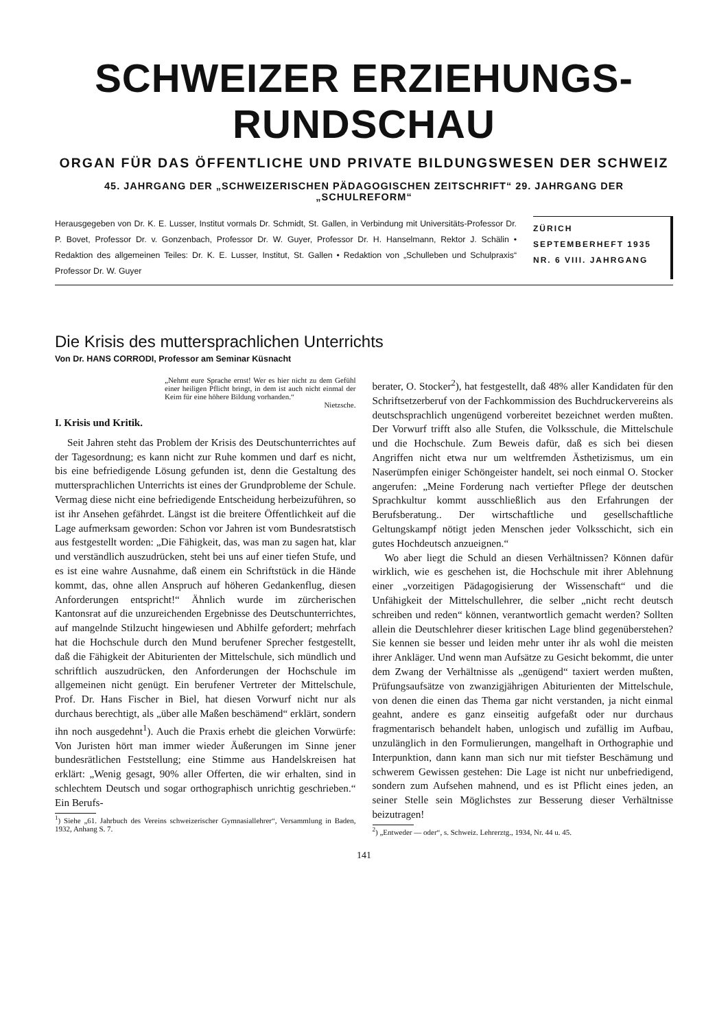SCHWEIZER ERZIEHUNGS-RUNDSCHAU
ORGAN FÜR DAS ÖFFENTLICHE UND PRIVATE BILDUNGSWESEN DER SCHWEIZ
45. JAHRGANG DER „SCHWEIZERISCHEN PÄDAGOGISCHEN ZEITSCHRIFT“ 29. JAHRGANG DER „SCHULREFORM“
Herausgegeben von Dr. K. E. Lusser, Institut vormals Dr. Schmidt, St. Gallen, in Verbindung mit Universitäts-Professor Dr. P. Bovet, Professor Dr. v. Gonzenbach, Professor Dr. W. Guyer, Professor Dr. H. Hanselmann, Rektor J. Schälin • Redaktion des allgemeinen Teiles: Dr. K. E. Lusser, Institut, St. Gallen • Redaktion von „Schulleben und Schulpraxis“ Professor Dr. W. Guyer
ZÜRICH
SEPTEMBERHEFT 1935
NR. 6 VIII. JAHRGANG
Die Krisis des muttersprachlichen Unterrichts
Von Dr. HANS CORRODI, Professor am Seminar Küsnacht
„Nehmt eure Sprache ernst! Wer es hier nicht zu dem Gefühl einer heiligen Pflicht bringt, in dem ist auch nicht einmal der Keim für eine höhere Bildung vorhanden.“
Nietzsche.
I. Krisis und Kritik.
Seit Jahren steht das Problem der Krisis des Deutschunterrichtes auf der Tagesordnung; es kann nicht zur Ruhe kommen und darf es nicht, bis eine befriedigende Lösung gefunden ist, denn die Gestaltung des muttersprachlichen Unterrichts ist eines der Grundprobleme der Schule. Vermag diese nicht eine befriedigende Entscheidung herbeizuführen, so ist ihr Ansehen gefährdet. Längst ist die breitere Öffentlichkeit auf die Lage aufmerksam geworden: Schon vor Jahren ist vom Bundesratstisch aus festgestellt worden: „Die Fähigkeit, das, was man zu sagen hat, klar und verständlich auszudrücken, steht bei uns auf einer tiefen Stufe, und es ist eine wahre Ausnahme, daß einem ein Schriftstück in die Hände kommt, das, ohne allen Anspruch auf höheren Gedankenflug, diesen Anforderungen entspricht!“ Ähnlich wurde im zürcherischen Kantonsrat auf die unzureichenden Ergebnisse des Deutschunterrichtes, auf mangelnde Stilzucht hingewiesen und Abhilfe gefordert; mehrfach hat die Hochschule durch den Mund berufener Sprecher festgestellt, daß die Fähigkeit der Abiturienten der Mittelschule, sich mündlich und schriftlich auszudrücken, den Anforderungen der Hochschule im allgemeinen nicht genügt. Ein berufener Vertreter der Mittelschule, Prof. Dr. Hans Fischer in Biel, hat diesen Vorwurf nicht nur als durchaus berechtigt, als „über alle Maßen beschämend“ erklärt, sondern ihn noch ausgedehnt<sup>1</sup>). Auch die Praxis erhebt die gleichen Vorwürfe: Von Juristen hört man immer wieder Äußerungen im Sinne jener bundesrätlichen Feststellung; eine Stimme aus Handelskreisen hat erklärt: „Wenig gesagt, 90% aller Offerten, die wir erhalten, sind in schlechtem Deutsch und sogar orthographisch unrichtig geschrieben.“ Ein Berufs-
<sup>1</sup>) Siehe „61. Jahrbuch des Vereins schweizerischer Gymnasiallehrer“, Versammlung in Baden, 1932, Anhang S. 7.
berater, O. Stocker<sup>2</sup>), hat festgestellt, daß 48% aller Kandidaten für den Schriftsetzerberuf von der Fachkommission des Buchdruckervereins als deutschsprachlich ungenügend vorbereitet bezeichnet werden mußten. Der Vorwurf trifft also alle Stufen, die Volksschule, die Mittelschule und die Hochschule. Zum Beweis dafür, daß es sich bei diesen Angriffen nicht etwa nur um weltfremden Ästhetizismus, um ein Naserümpfen einiger Schöngeister handelt, sei noch einmal O. Stocker angerufen: „Meine Forderung nach vertiefter Pflege der deutschen Sprachkultur kommt ausschließlich aus den Erfahrungen der Berufsberatung.. Der wirtschaftliche und gesellschaftliche Geltungskampf nötigt jeden Menschen jeder Volksschicht, sich ein gutes Hochdeutsch anzueignen.“
Wo aber liegt die Schuld an diesen Verhältnissen? Können dafür wirklich, wie es geschehen ist, die Hochschule mit ihrer Ablehnung einer „vorzeitigen Pädagogisierung der Wissenschaft“ und die Unfähigkeit der Mittelschullehrer, die selber „nicht recht deutsch schreiben und reden“ können, verantwortlich gemacht werden? Sollten allein die Deutschlehrer dieser kritischen Lage blind gegenüberstehen? Sie kennen sie besser und leiden mehr unter ihr als wohl die meisten ihrer Ankläger. Und wenn man Aufsätze zu Gesicht bekommt, die unter dem Zwang der Verhältnisse als „genügend“ taxiert werden mußten, Prüfungsaufsätze von zwanzigjährigen Abiturienten der Mittelschule, von denen die einen das Thema gar nicht verstanden, ja nicht einmal geahnt, andere es ganz einseitig aufgefaßt oder nur durchaus fragmentarisch behandelt haben, unlogisch und zufällig im Aufbau, unzulänglich in den Formulierungen, mangelhaft in Orthographie und Interpunktion, dann kann man sich nur mit tiefster Beschämung und schwerem Gewissen gestehen: Die Lage ist nicht nur unbefriedigend, sondern zum Aufsehen mahnend, und es ist Pflicht eines jeden, an seiner Stelle sein Möglichstes zur Besserung dieser Verhältnisse beizutragen!
<sup>2</sup>) „Entweder — oder“, s. Schweiz. Lehrerztg., 1934, Nr. 44 u. 45.
141